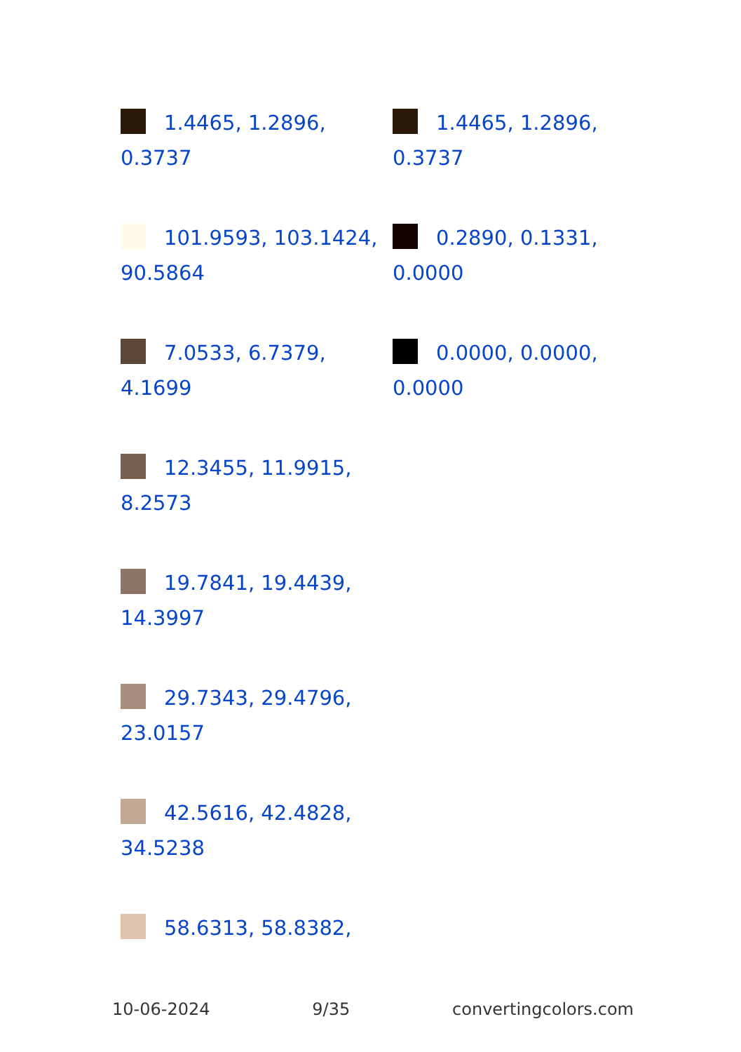1.4465, 1.2896, 0.3737
101.9593, 103.1424, 90.5864
7.0533, 6.7379, 4.1699
12.3455, 11.9915, 8.2573
19.7841, 19.4439, 14.3997
29.7343, 29.4796, 23.0157
42.5616, 42.4828, 34.5238
58.6313, 58.8382,
1.4465, 1.2896, 0.3737
0.2890, 0.1331, 0.0000
0.0000, 0.0000, 0.0000
10-06-2024 9/35 convertingcolors.com